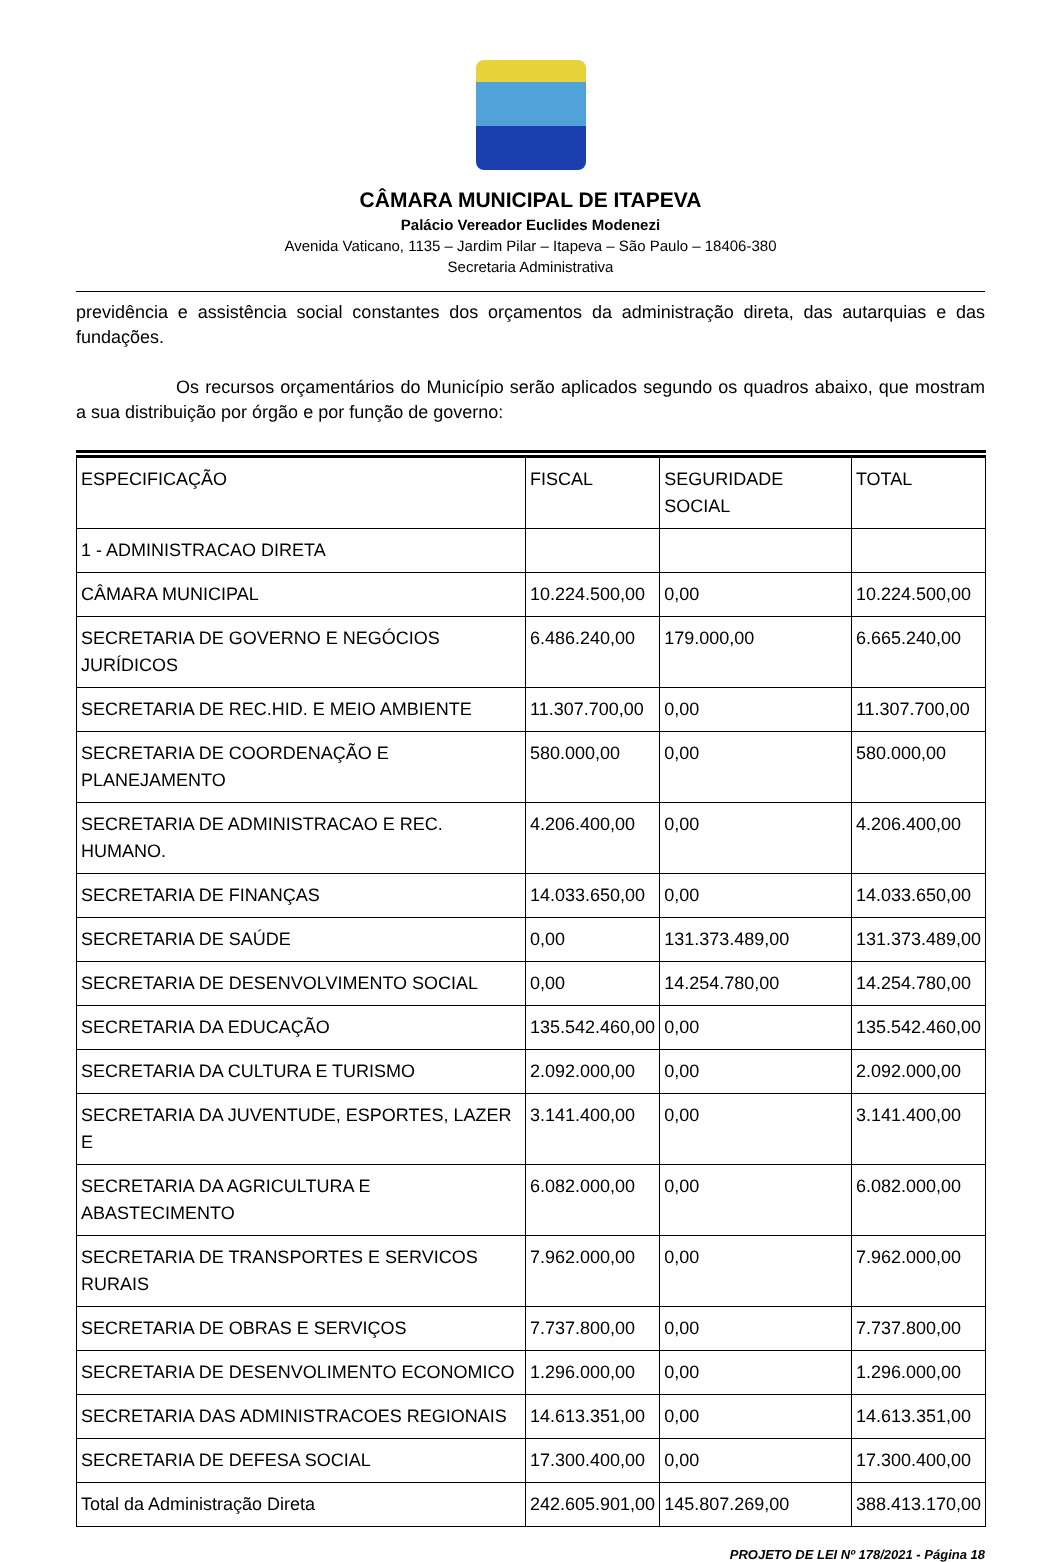CÂMARA MUNICIPAL DE ITAPEVA
Palácio Vereador Euclides Modenezi
Avenida Vaticano, 1135 – Jardim Pilar – Itapeva – São Paulo – 18406-380
Secretaria Administrativa
previdência e assistência social constantes dos orçamentos da administração direta, das autarquias e das fundações.
Os recursos orçamentários do Município serão aplicados segundo os quadros abaixo, que mostram a sua distribuição por órgão e por função de governo:
| ESPECIFICAÇÃO | FISCAL | SEGURIDADE SOCIAL | TOTAL |
| 1 - ADMINISTRACAO DIRETA | | | |
| CÂMARA MUNICIPAL | 10.224.500,00 | 0,00 | 10.224.500,00 |
| SECRETARIA DE GOVERNO E NEGÓCIOS JURÍDICOS | 6.486.240,00 | 179.000,00 | 6.665.240,00 |
| SECRETARIA DE REC.HID. E MEIO AMBIENTE | 11.307.700,00 | 0,00 | 11.307.700,00 |
| SECRETARIA DE COORDENAÇÃO E PLANEJAMENTO | 580.000,00 | 0,00 | 580.000,00 |
| SECRETARIA DE ADMINISTRACAO E REC. HUMANO. | 4.206.400,00 | 0,00 | 4.206.400,00 |
| SECRETARIA DE FINANÇAS | 14.033.650,00 | 0,00 | 14.033.650,00 |
| SECRETARIA DE SAÚDE | 0,00 | 131.373.489,00 | 131.373.489,00 |
| SECRETARIA DE DESENVOLVIMENTO SOCIAL | 0,00 | 14.254.780,00 | 14.254.780,00 |
| SECRETARIA DA EDUCAÇÃO | 135.542.460,00 | 0,00 | 135.542.460,00 |
| SECRETARIA DA CULTURA E TURISMO | 2.092.000,00 | 0,00 | 2.092.000,00 |
| SECRETARIA DA JUVENTUDE, ESPORTES, LAZER E | 3.141.400,00 | 0,00 | 3.141.400,00 |
| SECRETARIA DA AGRICULTURA E ABASTECIMENTO | 6.082.000,00 | 0,00 | 6.082.000,00 |
| SECRETARIA DE TRANSPORTES E SERVICOS RURAIS | 7.962.000,00 | 0,00 | 7.962.000,00 |
| SECRETARIA DE OBRAS E SERVIÇOS | 7.737.800,00 | 0,00 | 7.737.800,00 |
| SECRETARIA DE DESENVOLIMENTO ECONOMICO | 1.296.000,00 | 0,00 | 1.296.000,00 |
| SECRETARIA DAS ADMINISTRACOES REGIONAIS | 14.613.351,00 | 0,00 | 14.613.351,00 |
| SECRETARIA DE DEFESA SOCIAL | 17.300.400,00 | 0,00 | 17.300.400,00 |
| Total da Administração Direta | 242.605.901,00 | 145.807.269,00 | 388.413.170,00 |
PROJETO DE LEI Nº 178/2021 - Página 18